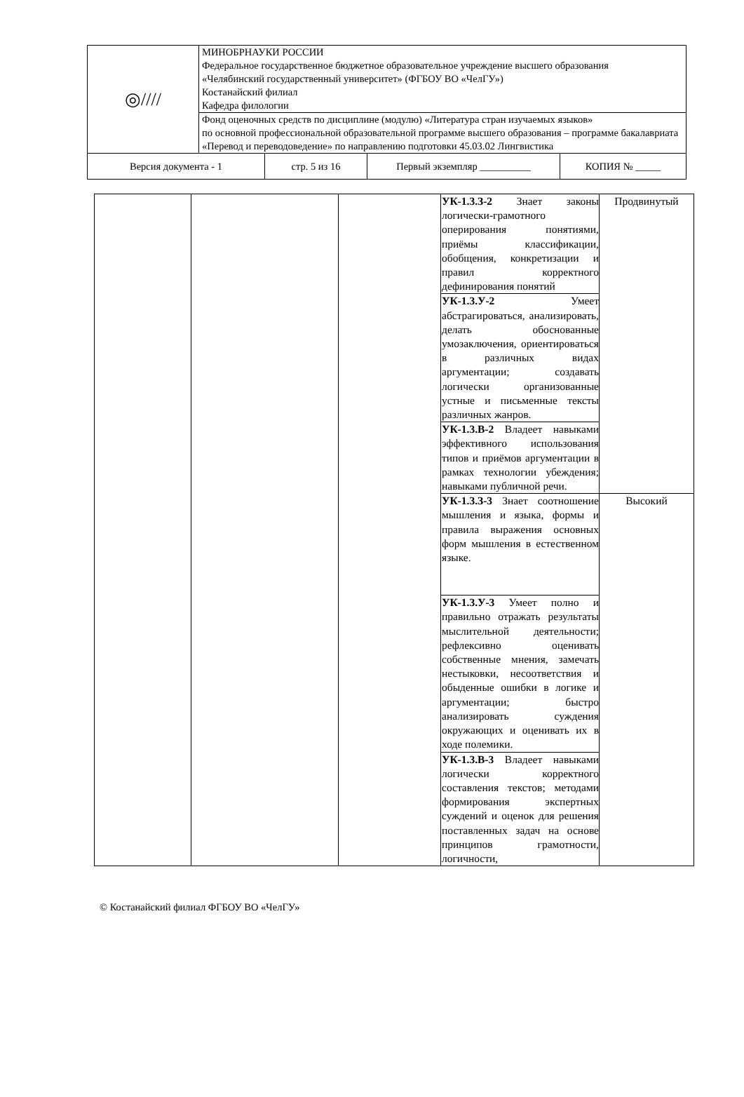| ◎//// | МИНОБРНАУКИ РОССИИ Федеральное государственное бюджетное образовательное учреждение высшего образования «Челябинский государственный университет» (ФГБОУ ВО «ЧелГУ») Костанайский филиал Кафедра филологии |
| | Фонд оценочных средств по дисциплине (модулю) «Литература стран изучаемых языков» по основной профессиональной образовательной программе высшего образования – программе бакалавриата «Перевод и переводоведение» по направлению подготовки 45.03.02 Лингвистика |
| Версия документа - 1 | стр. 5 из 16 | Первый экземпляр __________ | КОПИЯ № _____ |
| | | | УК-1.3.З-2 Знает законы логически-грамотного оперирования понятиями, приёмы классификации, обобщения, конкретизации и правил корректного дефинирования понятий | Продвинутый |
| | | | УК-1.3.У-2 Умеет абстрагироваться, анализировать, делать обоснованные умозаключения, ориентироваться в различных видах аргументации; создавать логически организованные устные и письменные тексты различных жанров. | |
| | | | УК-1.3.В-2 Владеет навыками эффективного использования типов и приёмов аргументации в рамках технологии убеждения; навыками публичной речи. | |
| | | | УК-1.3.З-3 Знает соотношение мышления и языка, формы и правила выражения основных форм мышления в естественном языке. | Высокий |
| | | | УК-1.3.У-3 Умеет полно и правильно отражать результаты мыслительной деятельности; рефлексивно оценивать собственные мнения, замечать нестыковки, несоответствия и обыденные ошибки в логике и аргументации; быстро анализировать суждения окружающих и оценивать их в ходе полемики. | |
| | | | УК-1.3.В-3 Владеет навыками логически корректного составления текстов; методами формирования экспертных суждений и оценок для решения поставленных задач на основе принципов грамотности, логичности, | |
© Костанайский филиал ФГБОУ ВО «ЧелГУ»